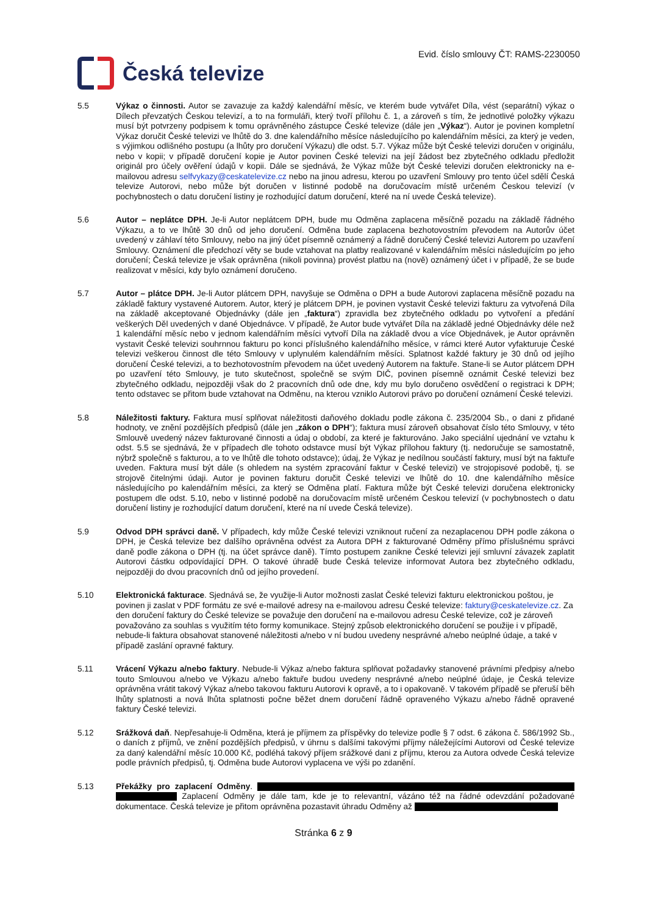Česká televize
Evid. číslo smlouvy ČT: RAMS-2230050
5.5 Výkaz o činnosti. Autor se zavazuje za každý kalendářní měsíc, ve kterém bude vytvářet Díla, vést (separátní) výkaz o Dílech převzatých Českou televizí, a to na formuláři, který tvoří přílohu č. 1, a zároveň s tím, že jednotlivé položky výkazu musí být potvrzeny podpisem k tomu oprávněného zástupce České televize (dále jen „Výkaz“). Autor je povinen kompletní Výkaz doručit České televizi ve lhůtě do 3. dne kalendářního měsíce následujícího po kalendářním měsíci, za který je veden, s výjimkou odlišného postupu (a lhůty pro doručení Výkazu) dle odst. 5.7. Výkaz může být České televizi doručen v originálu, nebo v kopii; v případě doručení kopie je Autor povinen České televizi na její žádost bez zbytečného odkladu předložit originál pro účely ověření údajů v kopii. Dále se sjednává, že Výkaz může být České televizi doručen elektronicky na e-mailovou adresu selfvykazy@ceskatelevize.cz nebo na jinou adresu, kterou po uzavření Smlouvy pro tento účel sdělí Česká televize Autorovi, nebo může být doručen v listinné podobě na doručovacím místě určeném Českou televizí (v pochybnostech o datu doručení listiny je rozhodující datum doručení, které na ní uvede Česká televize).
5.6 Autor – neplátce DPH. Je-li Autor neplátcem DPH, bude mu Odměna zaplacena měsíčně pozadu na základě řádného Výkazu, a to ve lhůtě 30 dnů od jeho doručení. Odměna bude zaplacena bezhotovostním převodem na Autorův účet uvedený v záhlaví této Smlouvy, nebo na jiný účet písemně oznámený a řádně doručený České televizi Autorem po uzavření Smlouvy. Oznámení dle předchozí věty se bude vztahovat na platby realizované v kalendářním měsíci následujícím po jeho doručení; Česká televize je však oprávněna (nikoli povinna) provést platbu na (nově) oznámený účet i v případě, že se bude realizovat v měsíci, kdy bylo oznámení doručeno.
5.7 Autor – plátce DPH. Je-li Autor plátcem DPH, navyšuje se Odměna o DPH a bude Autorovi zaplacena měsíčně pozadu na základě faktury vystavené Autorem. Autor, který je plátcem DPH, je povinen vystavit České televizi fakturu za vytvořená Díla na základě akceptované Objednávky (dále jen „faktura“) zpravidla bez zbytečného odkladu po vytvoření a předání veškerých Děl uvedených v dané Objednávce. V případě, že Autor bude vytvářet Díla na základě jedné Objednávky déle než 1 kalendářní měsíc nebo v jednom kalendářním měsíci vytvoří Díla na základě dvou a více Objednávek, je Autor oprávněn vystavit České televizi souhrnnou fakturu po konci příslušného kalendářního měsíce, v rámci které Autor vyfakturuje České televizi veškerou činnost dle této Smlouvy v uplynulém kalendářním měsíci. Splatnost každé faktury je 30 dnů od jejího doručení České televizi, a to bezhotovostním převodem na účet uvedený Autorem na faktuře. Stane-li se Autor plátcem DPH po uzavření této Smlouvy, je tuto skutečnost, společně se svým DIČ, povinen písemně oznámit České televizi bez zbytečného odkladu, nejpozději však do 2 pracovních dnů ode dne, kdy mu bylo doručeno osvědčení o registraci k DPH; tento odstavec se přitom bude vztahovat na Odměnu, na kterou vzniklo Autorovi právo po doručení oznámení České televizi.
5.8 Náležitosti faktury. Faktura musí splňovat náležitosti daňového dokladu podle zákona č. 235/2004 Sb., o dani z přidané hodnoty, ve znění pozdějších předpisů (dále jen „zákon o DPH“); faktura musí zároveň obsahovat číslo této Smlouvy, v této Smlouvě uvedený název fakturované činnosti a údaj o období, za které je fakturováno. Jako speciální ujednání ve vztahu k odst. 5.5 se sjednává, že v případech dle tohoto odstavce musí být Výkaz přílohou faktury (tj. nedoručuje se samostatně, nýbrž společně s fakturou, a to ve lhůtě dle tohoto odstavce); údaj, že Výkaz je nedílnou součástí faktury, musí být na faktuře uveden. Faktura musí být dále (s ohledem na systém zpracování faktur v České televizi) ve strojopisové podobě, tj. se strojově čitelnými údaji. Autor je povinen fakturu doručit České televizi ve lhůtě do 10. dne kalendářního měsíce následujícího po kalendářním měsíci, za který se Odměna platí. Faktura může být České televizi doručena elektronicky postupem dle odst. 5.10, nebo v listinné podobě na doručovacím místě určeném Českou televizí (v pochybnostech o datu doručení listiny je rozhodující datum doručení, které na ní uvede Česká televize).
5.9 Odvod DPH správci daně. V případech, kdy může České televizi vzniknout ručení za nezaplacenou DPH podle zákona o DPH, je Česká televize bez dalšího oprávněna odvést za Autora DPH z fakturované Odměny přímo příslušnému správci daně podle zákona o DPH (tj. na účet správce daně). Tímto postupem zanikne České televizi její smluvní závazek zaplatit Autorovi částku odpovídající DPH. O takové úhradě bude Česká televize informovat Autora bez zbytečného odkladu, nejpozději do dvou pracovních dnů od jejího provedení.
5.10 Elektronická fakturace. Sjednává se, že využije-li Autor možnosti zaslat České televizi fakturu elektronickou poštou, je povinen ji zaslat v PDF formátu ze své e-mailové adresy na e-mailovou adresu České televize: faktury@ceskatelevize.cz. Za den doručení faktury do České televize se považuje den doručení na e-mailovou adresu České televize, což je zároveň považováno za souhlas s využitím této formy komunikace. Stejný způsob elektronického doručení se použije i v případě, nebude-li faktura obsahovat stanovené náležitosti a/nebo v ní budou uvedeny nesprávné a/nebo neúplné údaje, a také v případě zaslání opravné faktury.
5.11 Vrácení Výkazu a/nebo faktury. Nebude-li Výkaz a/nebo faktura splňovat požadavky stanovené právními předpisy a/nebo touto Smlouvou a/nebo ve Výkazu a/nebo faktuře budou uvedeny nesprávné a/nebo neúplné údaje, je Česká televize oprávněna vrátit takový Výkaz a/nebo takovou fakturu Autorovi k opravě, a to i opakovaně. V takovém případě se přeruší běh lhůty splatnosti a nová lhůta splatnosti počne běžet dnem doručení řádně opraveného Výkazu a/nebo řádně opravené faktury České televizi.
5.12 Srážková daň. Nepřesahuje-li Odměna, která je příjmem za příspěvky do televize podle § 7 odst. 6 zákona č. 586/1992 Sb., o daních z příjmů, ve znění pozdějších předpisů, v úhrnu s dalšími takovými příjmy náležejícími Autorovi od České televize za daný kalendářní měsíc 10.000 Kč, podléhá takový příjem srážkové dani z příjmu, kterou za Autora odvede Česká televize podle právních předpisů, tj. Odměna bude Autorovi vyplacena ve výši po zdanění.
5.13 Překážky pro zaplacení Odměny. Zaplacení Odměny je dále tam, kde je to relevantní, vázáno též na řádné odevzdání požadované dokumentace. Česká televize je přitom oprávněna pozastavit úhradu Odměny až
Stránka 6 z 9